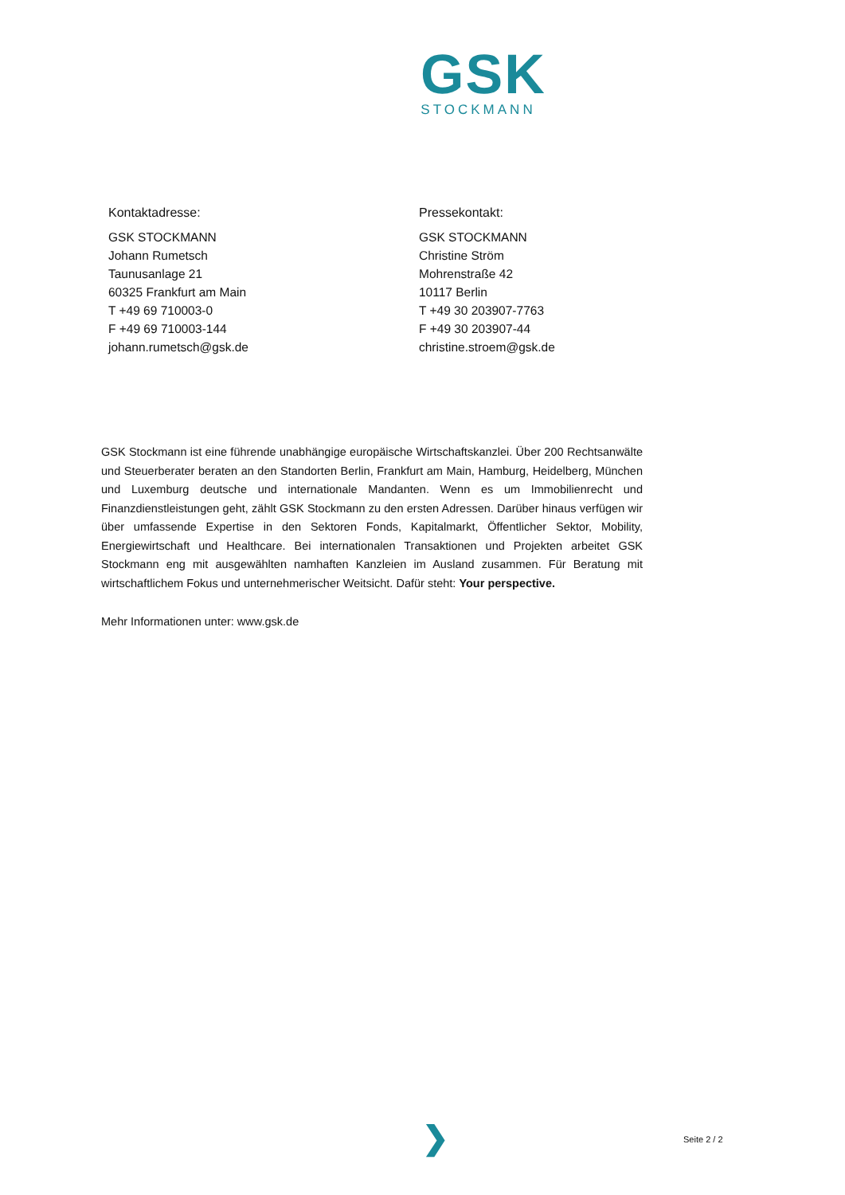GSK
STOCKMANN
Kontaktadresse:
GSK STOCKMANN
Johann Rumetsch
Taunusanlage 21
60325 Frankfurt am Main
T +49 69 710003-0
F +49 69 710003-144
johann.rumetsch@gsk.de
Pressekontakt:
GSK STOCKMANN
Christine Ström
Mohrenstraße 42
10117 Berlin
T +49 30 203907-7763
F +49 30 203907-44
christine.stroem@gsk.de
GSK Stockmann ist eine führende unabhängige europäische Wirtschaftskanzlei. Über 200 Rechtsanwälte und Steuerberater beraten an den Standorten Berlin, Frankfurt am Main, Hamburg, Heidelberg, München und Luxemburg deutsche und internationale Mandanten. Wenn es um Immobilienrecht und Finanzdienstleistungen geht, zählt GSK Stockmann zu den ersten Adressen. Darüber hinaus verfügen wir über umfassende Expertise in den Sektoren Fonds, Kapitalmarkt, Öffentlicher Sektor, Mobility, Energiewirtschaft und Healthcare. Bei internationalen Transaktionen und Projekten arbeitet GSK Stockmann eng mit ausgewählten namhaften Kanzleien im Ausland zusammen. Für Beratung mit wirtschaftlichem Fokus und unternehmerischer Weitsicht. Dafür steht: Your perspective.
Mehr Informationen unter: www.gsk.de
❯ Seite 2 / 2